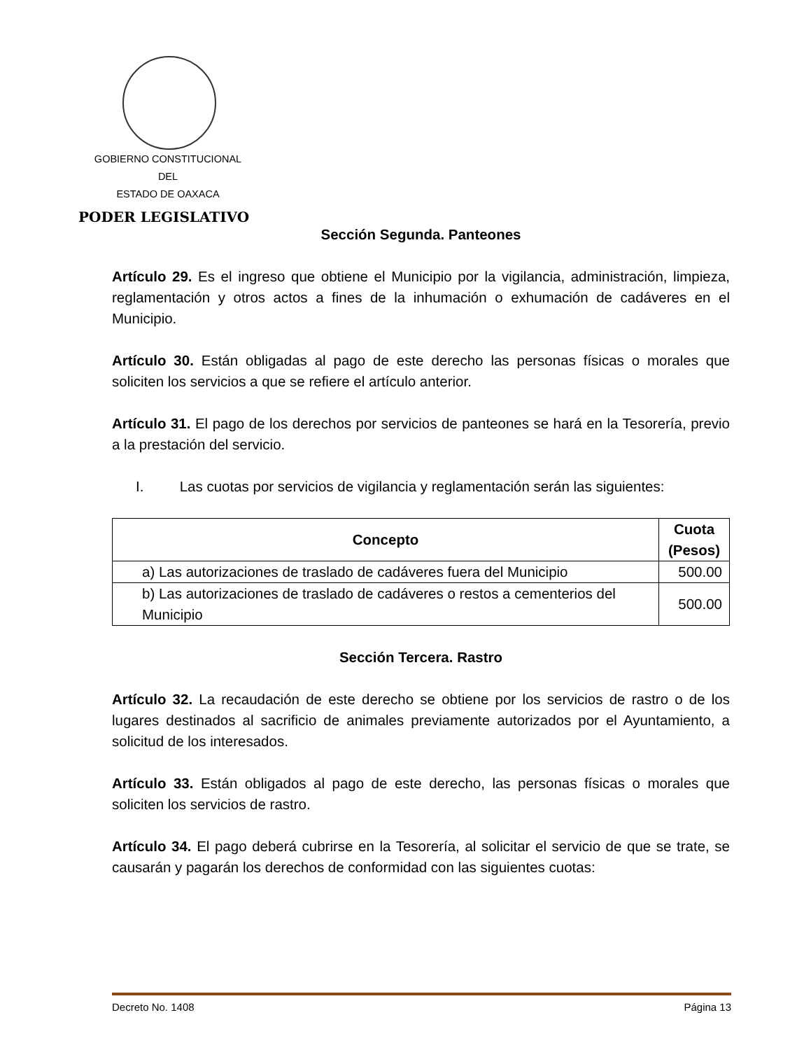GOBIERNO CONSTITUCIONAL
DEL
ESTADO DE OAXACA
PODER LEGISLATIVO
Sección Segunda. Panteones
Artículo 29. Es el ingreso que obtiene el Municipio por la vigilancia, administración, limpieza, reglamentación y otros actos a fines de la inhumación o exhumación de cadáveres en el Municipio.
Artículo 30. Están obligadas al pago de este derecho las personas físicas o morales que soliciten los servicios a que se refiere el artículo anterior.
Artículo 31. El pago de los derechos por servicios de panteones se hará en la Tesorería, previo a la prestación del servicio.
I. Las cuotas por servicios de vigilancia y reglamentación serán las siguientes:
| Concepto | Cuota (Pesos) |
| --- | --- |
| a) Las autorizaciones de traslado de cadáveres fuera del Municipio | 500.00 |
| b) Las autorizaciones de traslado de cadáveres o restos a cementerios del Municipio | 500.00 |
Sección Tercera. Rastro
Artículo 32. La recaudación de este derecho se obtiene por los servicios de rastro o de los lugares destinados al sacrificio de animales previamente autorizados por el Ayuntamiento, a solicitud de los interesados.
Artículo 33. Están obligados al pago de este derecho, las personas físicas o morales que soliciten los servicios de rastro.
Artículo 34. El pago deberá cubrirse en la Tesorería, al solicitar el servicio de que se trate, se causarán y pagarán los derechos de conformidad con las siguientes cuotas:
Decreto No. 1408 Página 13